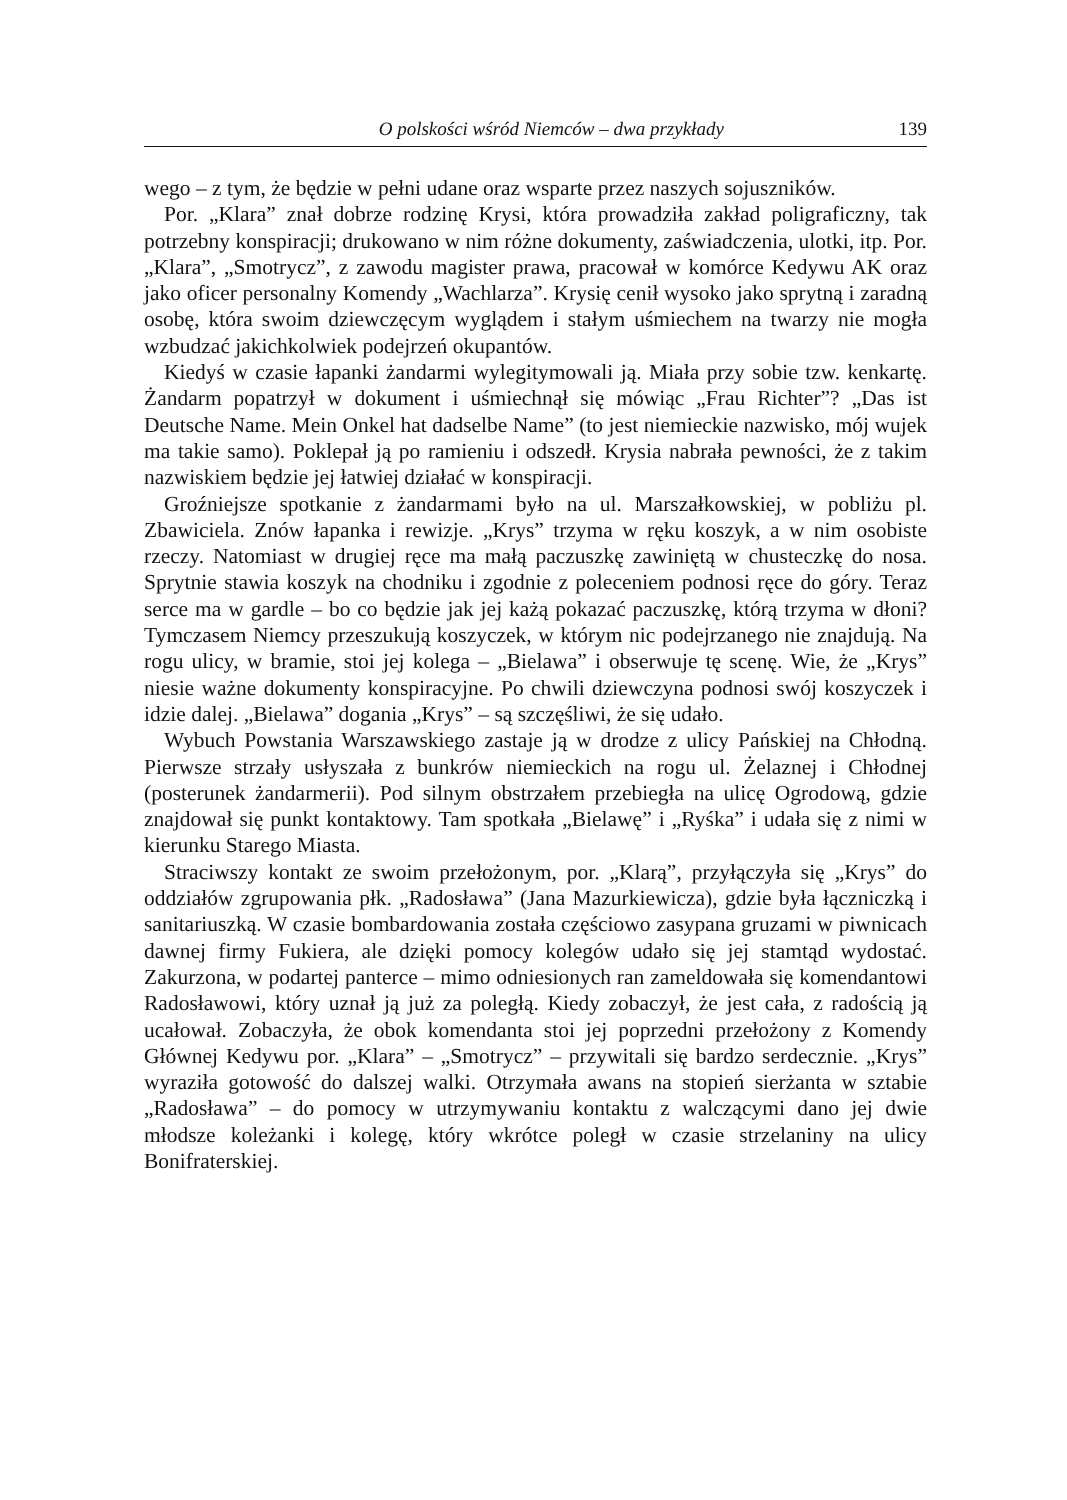O polskości wśród Niemców – dwa przykłady 139
wego – z tym, że będzie w pełni udane oraz wsparte przez naszych sojuszników.
Por. „Klara” znał dobrze rodzinę Krysi, która prowadziła zakład poligraficzny, tak potrzebny konspiracji; drukowano w nim różne dokumenty, zaświadczenia, ulotki, itp. Por. „Klara”, „Smotrycz”, z zawodu magister prawa, pracował w komórce Kedywu AK oraz jako oficer personalny Komendy „Wachlarza”. Krysię cenił wysoko jako sprytną i zaradną osobę, która swoim dziewczęcym wyglądem i stałym uśmiechem na twarzy nie mogła wzbudzać jakichkolwiek podejrzeń okupantów.
Kiedyś w czasie łapanki żandarmi wylegitymowali ją. Miała przy sobie tzw. kenkartę. Żandarm popatrzył w dokument i uśmiechnął się mówiąc „Frau Richter”? „Das ist Deutsche Name. Mein Onkel hat dadselbe Name” (to jest niemieckie nazwisko, mój wujek ma takie samo). Poklepał ją po ramieniu i odszedł. Krysia nabrała pewności, że z takim nazwiskiem będzie jej łatwiej działać w konspiracji.
Groźniejsze spotkanie z żandarmami było na ul. Marszałkowskiej, w pobliżu pl. Zbawiciela. Znów łapanka i rewizje. „Krys” trzyma w ręku koszyk, a w nim osobiste rzeczy. Natomiast w drugiej ręce ma małą paczuszkę zawiniętą w chusteczkę do nosa. Sprytnie stawia koszyk na chodniku i zgodnie z poleceniem podnosi ręce do góry. Teraz serce ma w gardle – bo co będzie jak jej każą pokazać paczuszkę, którą trzyma w dłoni? Tymczasem Niemcy przeszukują koszyczek, w którym nic podejrzanego nie znajdują. Na rogu ulicy, w bramie, stoi jej kolega – „Bielawa” i obserwuje tę scenę. Wie, że „Krys” niesie ważne dokumenty konspiracyjne. Po chwili dziewczyna podnosi swój koszyczek i idzie dalej. „Bielawa” dogania „Krys” – są szczęśliwi, że się udało.
Wybuch Powstania Warszawskiego zastaje ją w drodze z ulicy Pańskiej na Chłodną. Pierwsze strzały usłyszała z bunkrów niemieckich na rogu ul. Żelaznej i Chłodnej (posterunek żandarmerii). Pod silnym obstrzałem przebiegła na ulicę Ogrodową, gdzie znajdował się punkt kontaktowy. Tam spotkała „Bielawę” i „Ryśka” i udała się z nimi w kierunku Starego Miasta.
Straciwszy kontakt ze swoim przełożonym, por. „Klarą”, przyłączyła się „Krys” do oddziałów zgrupowania płk. „Radosława” (Jana Mazurkiewicza), gdzie była łączniczką i sanitariuszką. W czasie bombardowania została częściowo zasypana gruzami w piwnicach dawnej firmy Fukiera, ale dzięki pomocy kolegów udało się jej stamtąd wydostać. Zakurzona, w podartej panterce – mimo odniesionych ran zameldowała się komendantowi Radosławowi, który uznał ją już za poległą. Kiedy zobaczył, że jest cała, z radością ją ucałował. Zobaczyła, że obok komendanta stoi jej poprzedni przełożony z Komendy Głównej Kedywu por. „Klara” – „Smotrycz” – przywitali się bardzo serdecznie. „Krys” wyraziła gotowość do dalszej walki. Otrzymała awans na stopień sierżanta w sztabie „Radosława” – do pomocy w utrzymywaniu kontaktu z walczącymi dano jej dwie młodsze koleżanki i kolegę, który wkrótce poległ w czasie strzelaniny na ulicy Bonifraterskiej.